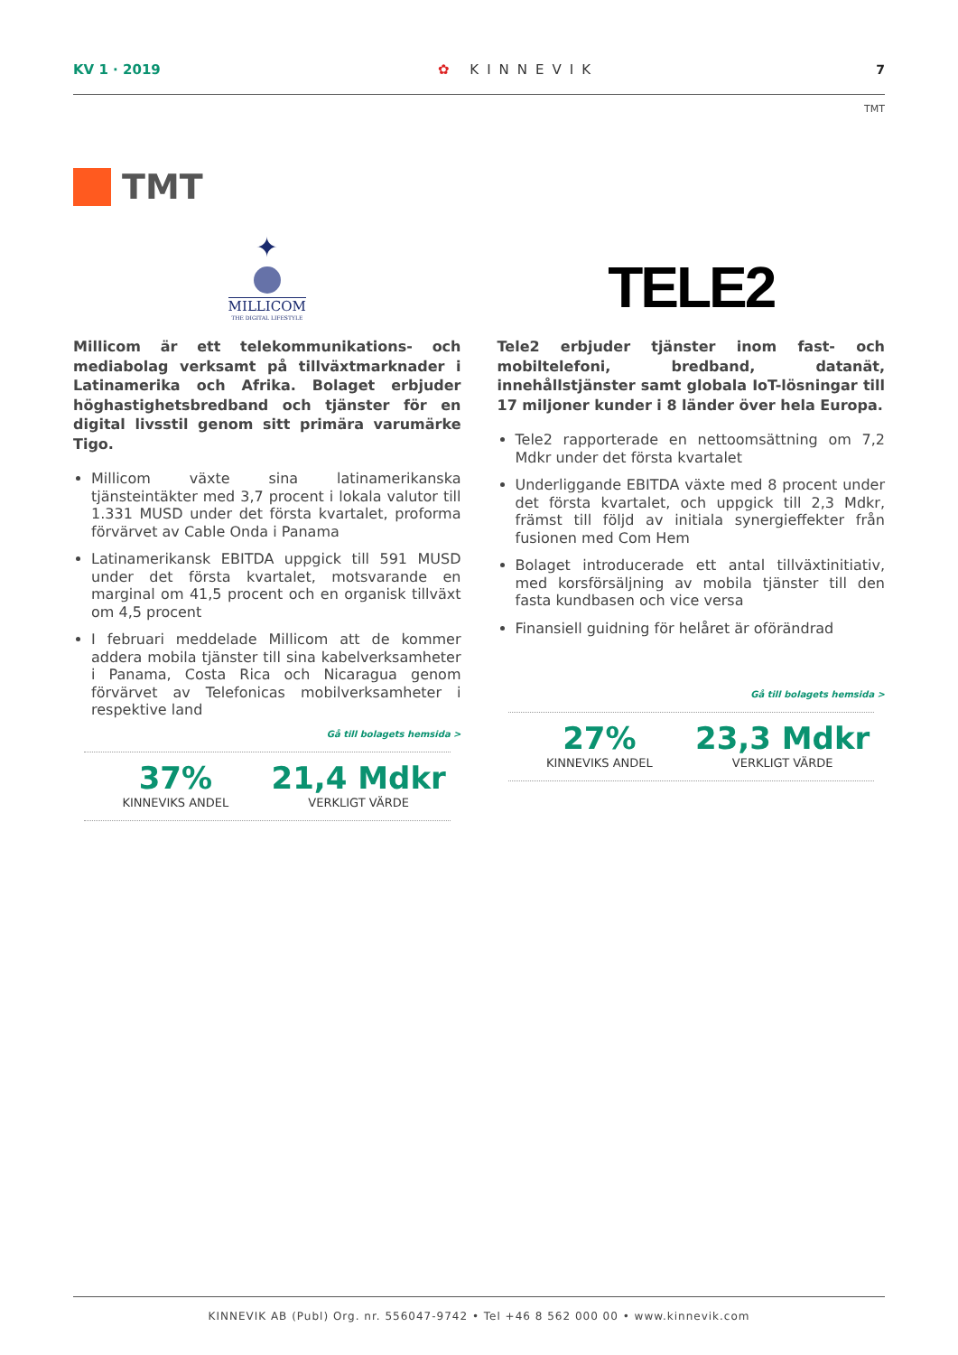KV 1 · 2019 ✿ KINNEVIK 7
TMT
TMT
✦
MILLICOM
THE DIGITAL LIFESTYLE
Millicom är ett telekommunikations- och mediabolag verksamt på tillväxtmarknader i Latinamerika och Afrika. Bolaget erbjuder höghastighetsbredband och tjänster för en digital livsstil genom sitt primära varumärke Tigo.
Millicom växte sina latinamerikanska tjänsteintäkter med 3,7 procent i lokala valutor till 1.331 MUSD under det första kvartalet, proforma förvärvet av Cable Onda i Panama
Latinamerikansk EBITDA uppgick till 591 MUSD under det första kvartalet, motsvarande en marginal om 41,5 procent och en organisk tillväxt om 4,5 procent
I februari meddelade Millicom att de kommer addera mobila tjänster till sina kabelverksamheter i Panama, Costa Rica och Nicaragua genom förvärvet av Telefonicas mobilverksamheter i respektive land
Gå till bolagets hemsida >
37%
KINNEVIKS ANDEL
21,4 Mdkr
VERKLIGT VÄRDE
TELE2
Tele2 erbjuder tjänster inom fast- och mobiltelefoni, bredband, datanät, innehållstjänster samt globala IoT-lösningar till 17 miljoner kunder i 8 länder över hela Europa.
Tele2 rapporterade en nettoomsättning om 7,2 Mdkr under det första kvartalet
Underliggande EBITDA växte med 8 procent under det första kvartalet, och uppgick till 2,3 Mdkr, främst till följd av initiala synergieffekter från fusionen med Com Hem
Bolaget introducerade ett antal tillväxtinitiativ, med korsförsäljning av mobila tjänster till den fasta kundbasen och vice versa
Finansiell guidning för helåret är oförändrad
Gå till bolagets hemsida >
27%
KINNEVIKS ANDEL
23,3 Mdkr
VERKLIGT VÄRDE
KINNEVIK AB (Publ) Org. nr. 556047-9742 • Tel +46 8 562 000 00 • www.kinnevik.com